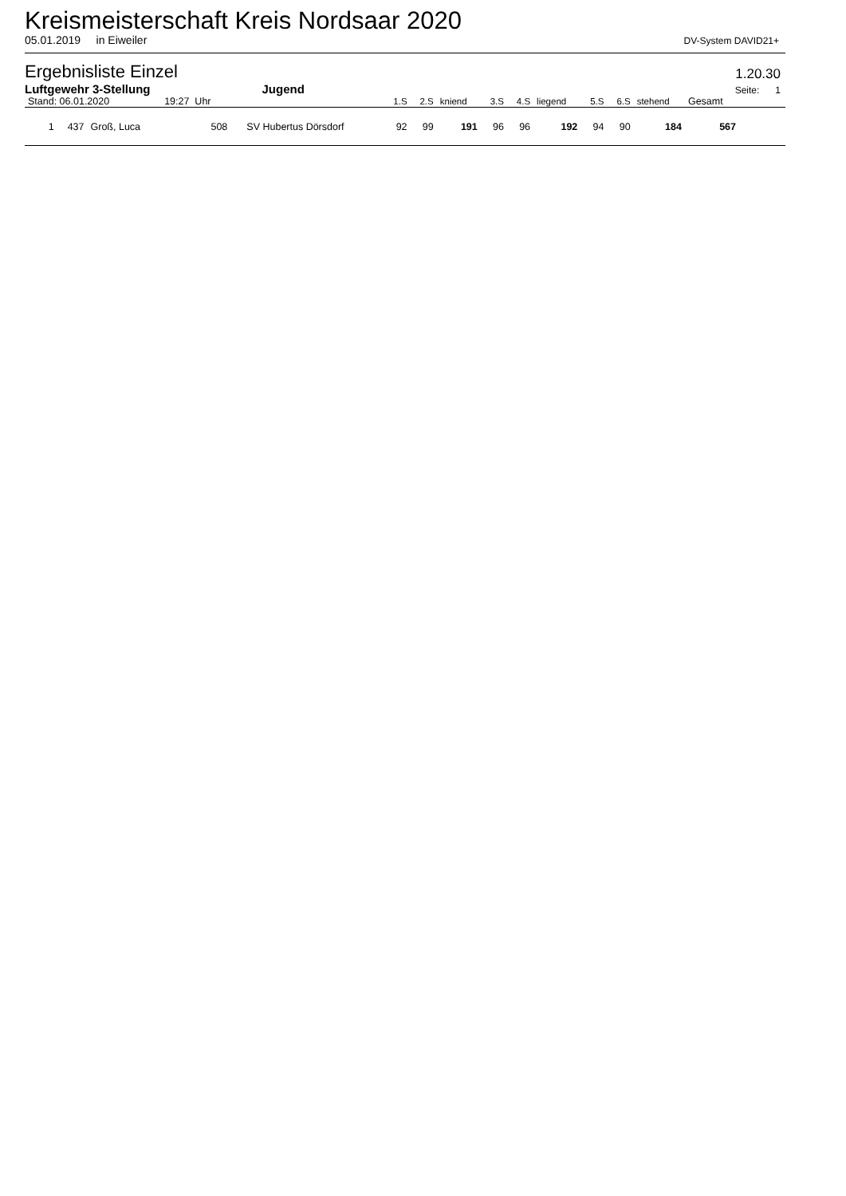Kreismeisterschaft Kreis Nordsaar 2020
05.01.2019 in Eiweiler DV-System DAVID21+
Ergebnisliste Einzel 1.20.30
Luftgewehr 3-Stellung Jugend Seite: 1
| Stand: 06.01.2020 | | | 19:27 Uhr | | 1.S | 2.S | kniend | 3.S | 4.S | liegend | 5.S | 6.S | stehend | Gesamt | |
| --- | --- | --- | --- | --- | --- | --- | --- | --- | --- | --- | --- | --- | --- | --- | --- |
| 1 | 437 | Groß, Luca | 508 | SV Hubertus Dörsdorf | 92 | 99 | 191 | 96 | 96 | 192 | 94 | 90 | 184 | 567 | |